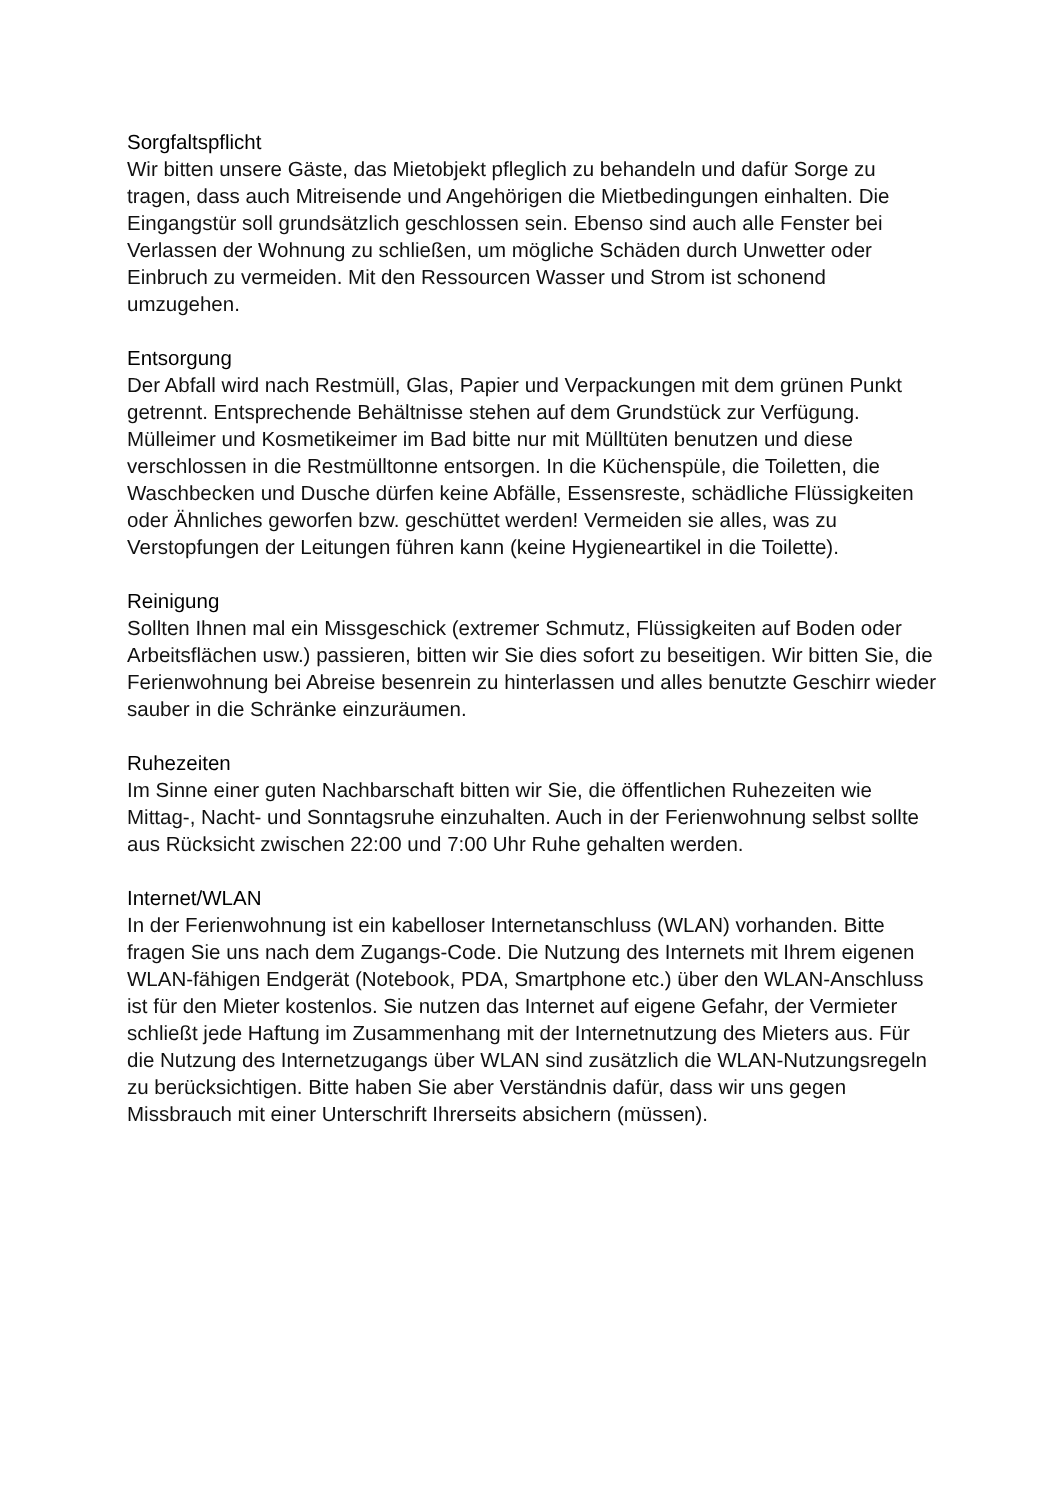Sorgfaltspflicht
Wir bitten unsere Gäste, das Mietobjekt pfleglich zu behandeln und dafür Sorge zu tragen, dass auch Mitreisende und Angehörigen die Mietbedingungen einhalten. Die Eingangstür soll grundsätzlich geschlossen sein. Ebenso sind auch alle Fenster bei Verlassen der Wohnung zu schließen, um mögliche Schäden durch Unwetter oder Einbruch zu vermeiden. Mit den Ressourcen Wasser und Strom ist schonend umzugehen.
Entsorgung
Der Abfall wird nach Restmüll, Glas, Papier und Verpackungen mit dem grünen Punkt getrennt. Entsprechende Behältnisse stehen auf dem Grundstück zur Verfügung.
Mülleimer und Kosmetikeimer im Bad bitte nur mit Mülltüten benutzen und diese verschlossen in die Restmülltonne entsorgen. In die Küchenspüle, die Toiletten, die Waschbecken und Dusche dürfen keine Abfälle, Essensreste, schädliche Flüssigkeiten oder Ähnliches geworfen bzw. geschüttet werden! Vermeiden sie alles, was zu Verstopfungen der Leitungen führen kann (keine Hygieneartikel in die Toilette).
Reinigung
Sollten Ihnen mal ein Missgeschick (extremer Schmutz, Flüssigkeiten auf Boden oder Arbeitsflächen usw.) passieren, bitten wir Sie dies sofort zu beseitigen. Wir bitten Sie, die Ferienwohnung bei Abreise besenrein zu hinterlassen und alles benutzte Geschirr wieder sauber in die Schränke einzuräumen.
Ruhezeiten
Im Sinne einer guten Nachbarschaft bitten wir Sie, die öffentlichen Ruhezeiten wie Mittag-, Nacht- und Sonntagsruhe einzuhalten. Auch in der Ferienwohnung selbst sollte aus Rücksicht zwischen 22:00 und 7:00 Uhr Ruhe gehalten werden.
Internet/WLAN
In der Ferienwohnung ist ein kabelloser Internetanschluss (WLAN) vorhanden. Bitte fragen Sie uns nach dem Zugangs-Code. Die Nutzung des Internets mit Ihrem eigenen WLAN-fähigen Endgerät (Notebook, PDA, Smartphone etc.) über den WLAN-Anschluss ist für den Mieter kostenlos. Sie nutzen das Internet auf eigene Gefahr, der Vermieter schließt jede Haftung im Zusammenhang mit der Internetnutzung des Mieters aus. Für die Nutzung des Internetzugangs über WLAN sind zusätzlich die WLAN-Nutzungsregeln zu berücksichtigen. Bitte haben Sie aber Verständnis dafür, dass wir uns gegen Missbrauch mit einer Unterschrift Ihrerseits absichern (müssen).